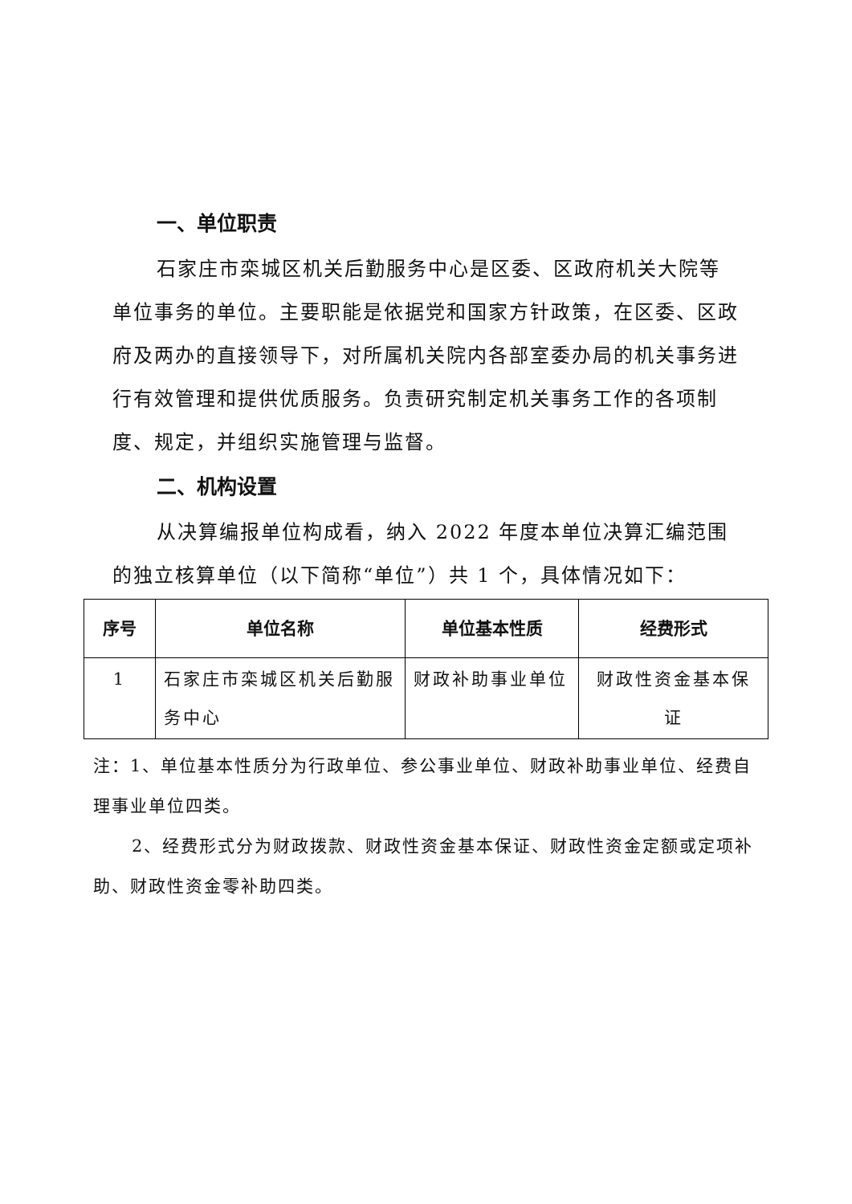一、单位职责
石家庄市栾城区机关后勤服务中心是区委、区政府机关大院等单位事务的单位。主要职能是依据党和国家方针政策，在区委、区政府及两办的直接领导下，对所属机关院内各部室委办局的机关事务进行有效管理和提供优质服务。负责研究制定机关事务工作的各项制度、规定，并组织实施管理与监督。
二、机构设置
从决算编报单位构成看，纳入 2022 年度本单位决算汇编范围的独立核算单位（以下简称“单位”）共 1 个，具体情况如下：
| 序号 | 单位名称 | 单位基本性质 | 经费形式 |
| --- | --- | --- | --- |
| 1 | 石家庄市栾城区机关后勤服务中心 | 财政补助事业单位 | 财政性资金基本保证 |
注：1、单位基本性质分为行政单位、参公事业单位、财政补助事业单位、经费自理事业单位四类。
2、经费形式分为财政拨款、财政性资金基本保证、财政性资金定额或定项补助、财政性资金零补助四类。